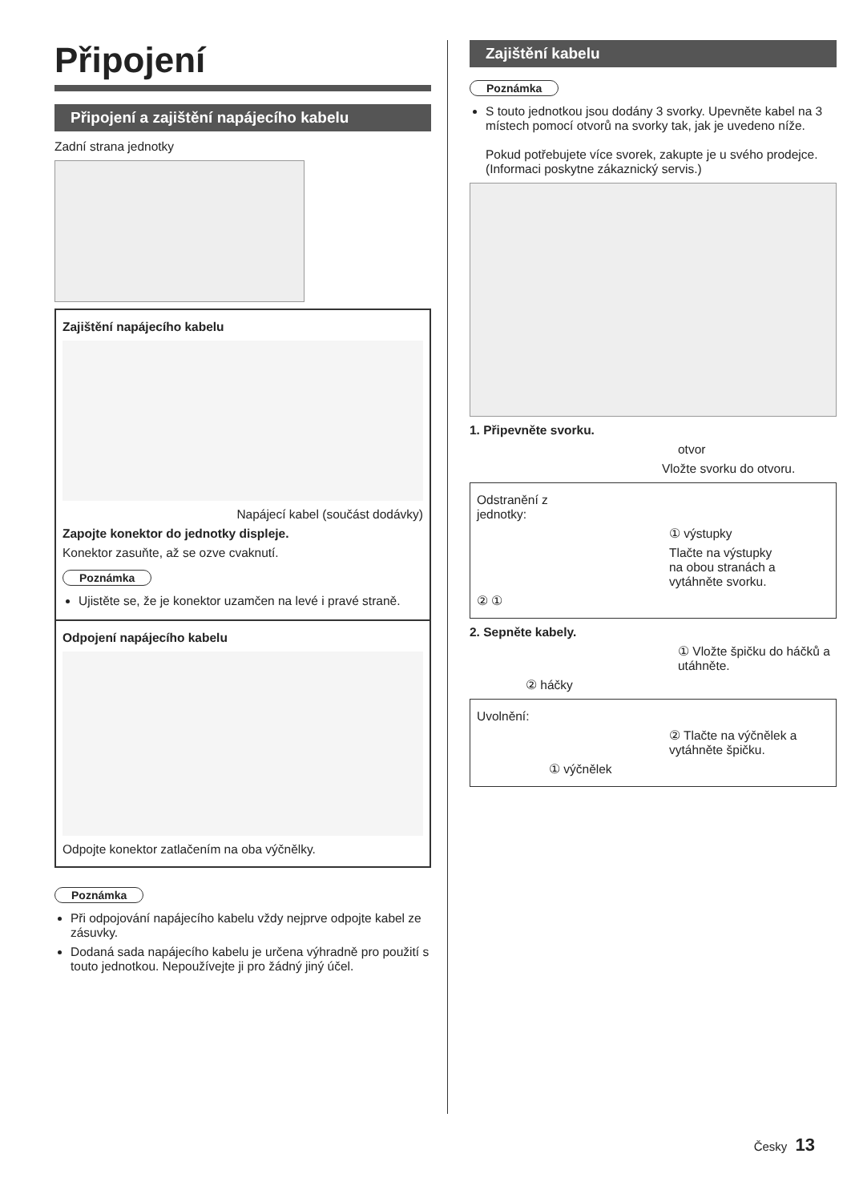Připojení
Připojení a zajištění napájecího kabelu
Zadní strana jednotky
Zajištění napájecího kabelu
Napájecí kabel (součást dodávky)
Zapojte konektor do jednotky displeje.
Konektor zasuňte, až se ozve cvaknutí.
Poznámka
Ujistěte se, že je konektor uzamčen na levé i pravé straně.
Odpojení napájecího kabelu
Odpojte konektor zatlačením na oba výčnělky.
Poznámka
Při odpojování napájecího kabelu vždy nejprve odpojte kabel ze zásuvky.
Dodaná sada napájecího kabelu je určena výhradně pro použití s touto jednotkou. Nepoužívejte ji pro žádný jiný účel.
Zajištění kabelu
Poznámka
S touto jednotkou jsou dodány 3 svorky. Upevněte kabel na 3 místech pomocí otvorů na svorky tak, jak je uvedeno níže.
Pokud potřebujete více svorek, zakupte je u svého prodejce. (Informaci poskytne zákaznický servis.)
1. Připevněte svorku.
otvor
Vložte svorku do otvoru.
Odstranění z
jednotky:
① výstupky
Tlačte na výstupky
na obou stranách a
vytáhněte svorku.
② ①
2. Sepněte kabely.
① Vložte špičku do háčků a utáhněte.
② háčky
Uvolnění:
② Tlačte na výčnělek a vytáhněte špičku.
① výčnělek
Česky 13